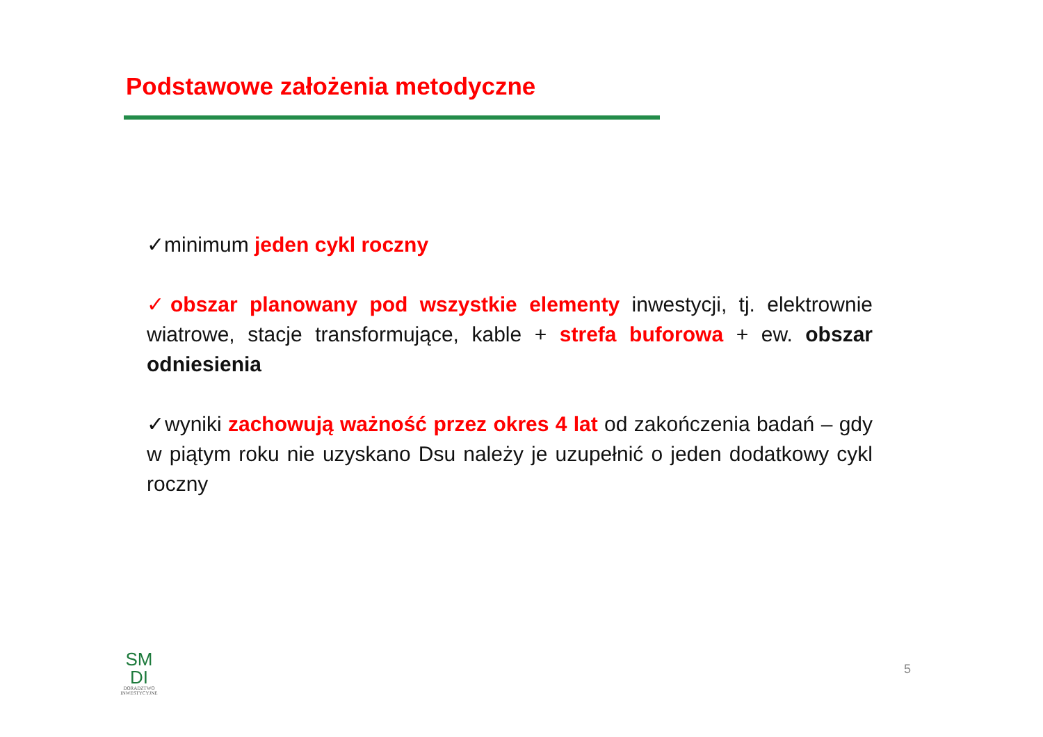Podstawowe założenia metodyczne
✓minimum jeden cykl roczny
✓obszar planowany pod wszystkie elementy inwestycji, tj. elektrownie wiatrowe, stacje transformujące, kable + strefa buforowa + ew. obszar odniesienia
✓wyniki zachowują ważność przez okres 4 lat od zakończenia badań – gdy w piątym roku nie uzyskano Dsu należy je uzupełnić o jeden dodatkowy cykl roczny
SM
DI
DORADZTWO
INWESTYCYJNE
5